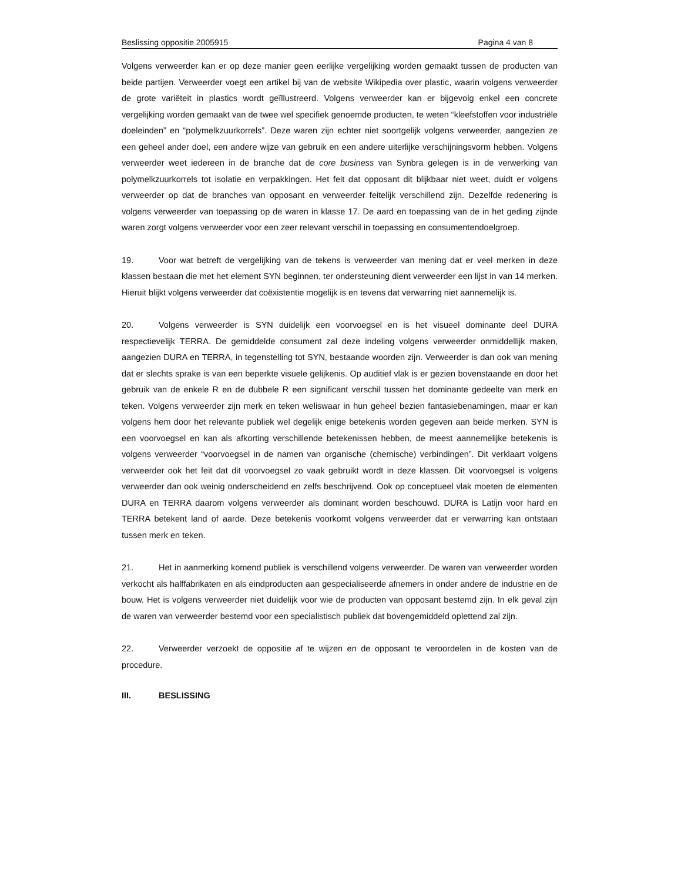Beslissing oppositie 2005915 Pagina 4 van 8
Volgens verweerder kan er op deze manier geen eerlijke vergelijking worden gemaakt tussen de producten van beide partijen. Verweerder voegt een artikel bij van de website Wikipedia over plastic, waarin volgens verweerder de grote variëteit in plastics wordt geïllustreerd. Volgens verweerder kan er bijgevolg enkel een concrete vergelijking worden gemaakt van de twee wel specifiek genoemde producten, te weten “kleefstoffen voor industriële doeleinden” en “polymelkzuurkorrels”. Deze waren zijn echter niet soortgelijk volgens verweerder, aangezien ze een geheel ander doel, een andere wijze van gebruik en een andere uiterlijke verschijningsvorm hebben. Volgens verweerder weet iedereen in de branche dat de core business van Synbra gelegen is in de verwerking van polymelkzuurkorrels tot isolatie en verpakkingen. Het feit dat opposant dit blijkbaar niet weet, duidt er volgens verweerder op dat de branches van opposant en verweerder feitelijk verschillend zijn. Dezelfde redenering is volgens verweerder van toepassing op de waren in klasse 17. De aard en toepassing van de in het geding zijnde waren zorgt volgens verweerder voor een zeer relevant verschil in toepassing en consumentendoelgroep.
19. Voor wat betreft de vergelijking van de tekens is verweerder van mening dat er veel merken in deze klassen bestaan die met het element SYN beginnen, ter ondersteuning dient verweerder een lijst in van 14 merken. Hieruit blijkt volgens verweerder dat coëxistentie mogelijk is en tevens dat verwarring niet aannemelijk is.
20. Volgens verweerder is SYN duidelijk een voorvoegsel en is het visueel dominante deel DURA respectievelijk TERRA. De gemiddelde consument zal deze indeling volgens verweerder onmiddellijk maken, aangezien DURA en TERRA, in tegenstelling tot SYN, bestaande woorden zijn. Verweerder is dan ook van mening dat er slechts sprake is van een beperkte visuele gelijkenis. Op auditief vlak is er gezien bovenstaande en door het gebruik van de enkele R en de dubbele R een significant verschil tussen het dominante gedeelte van merk en teken. Volgens verweerder zijn merk en teken weliswaar in hun geheel bezien fantasiebenamingen, maar er kan volgens hem door het relevante publiek wel degelijk enige betekenis worden gegeven aan beide merken. SYN is een voorvoegsel en kan als afkorting verschillende betekenissen hebben, de meest aannemelijke betekenis is volgens verweerder “voorvoegsel in de namen van organische (chemische) verbindingen”. Dit verklaart volgens verweerder ook het feit dat dit voorvoegsel zo vaak gebruikt wordt in deze klassen. Dit voorvoegsel is volgens verweerder dan ook weinig onderscheidend en zelfs beschrijvend. Ook op conceptueel vlak moeten de elementen DURA en TERRA daarom volgens verweerder als dominant worden beschouwd. DURA is Latijn voor hard en TERRA betekent land of aarde. Deze betekenis voorkomt volgens verweerder dat er verwarring kan ontstaan tussen merk en teken.
21. Het in aanmerking komend publiek is verschillend volgens verweerder. De waren van verweerder worden verkocht als halffabrikaten en als eindproducten aan gespecialiseerde afnemers in onder andere de industrie en de bouw. Het is volgens verweerder niet duidelijk voor wie de producten van opposant bestemd zijn. In elk geval zijn de waren van verweerder bestemd voor een specialistisch publiek dat bovengemiddeld oplettend zal zijn.
22. Verweerder verzoekt de oppositie af te wijzen en de opposant te veroordelen in de kosten van de procedure.
III. BESLISSING